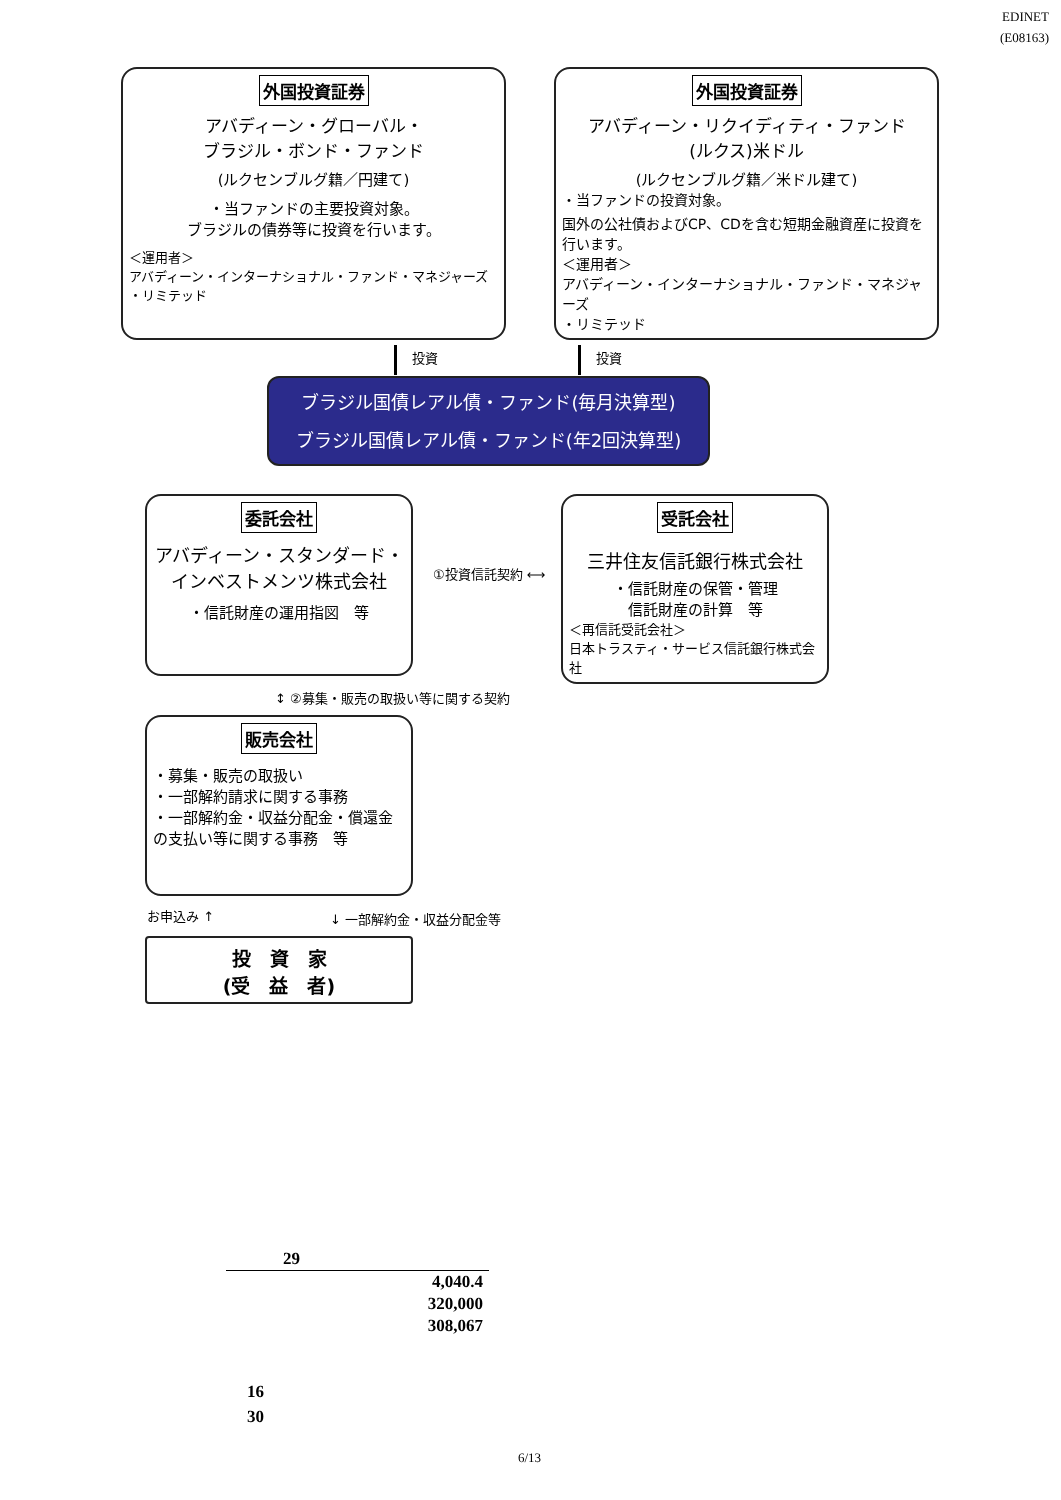EDINET
(E08163)
外国投資証券
アバディーン・グローバル・
ブラジル・ボンド・ファンド
(ルクセンブルグ籍／円建て)
・当ファンドの主要投資対象。
ブラジルの債券等に投資を行います。
＜運用者＞
アバディーン・インターナショナル・ファンド・マネジャーズ
・リミテッド
外国投資証券
アバディーン・リクイディティ・ファンド
(ルクス)米ドル
(ルクセンブルグ籍／米ドル建て)
・当ファンドの投資対象。
国外の公社債およびCP、CDを含む短期金融資産に投資を行います。
＜運用者＞
アバディーン・インターナショナル・ファンド・マネジャーズ
・リミテッド
投資 投資
ブラジル国債レアル債・ファンド(毎月決算型)
ブラジル国債レアル債・ファンド(年2回決算型)
委託会社
アバディーン・スタンダード・
インベストメンツ株式会社
・信託財産の運用指図　等
①投資信託契約 ⟷
受託会社
三井住友信託銀行株式会社
・信託財産の保管・管理
信託財産の計算　等
＜再信託受託会社＞
日本トラスティ・サービス信託銀行株式会社
↕ ②募集・販売の取扱い等に関する契約
販売会社
・募集・販売の取扱い
・一部解約請求に関する事務
・一部解約金・収益分配金・償還金の支払い等に関する事務　等
お申込み ↑ ↓ 一部解約金・収益分配金等
投　資　家
(受　益　者)
| 29 |
| --- |
| 4,040.4 |
| 320,000 |
| 308,067 |
16
30
6/13